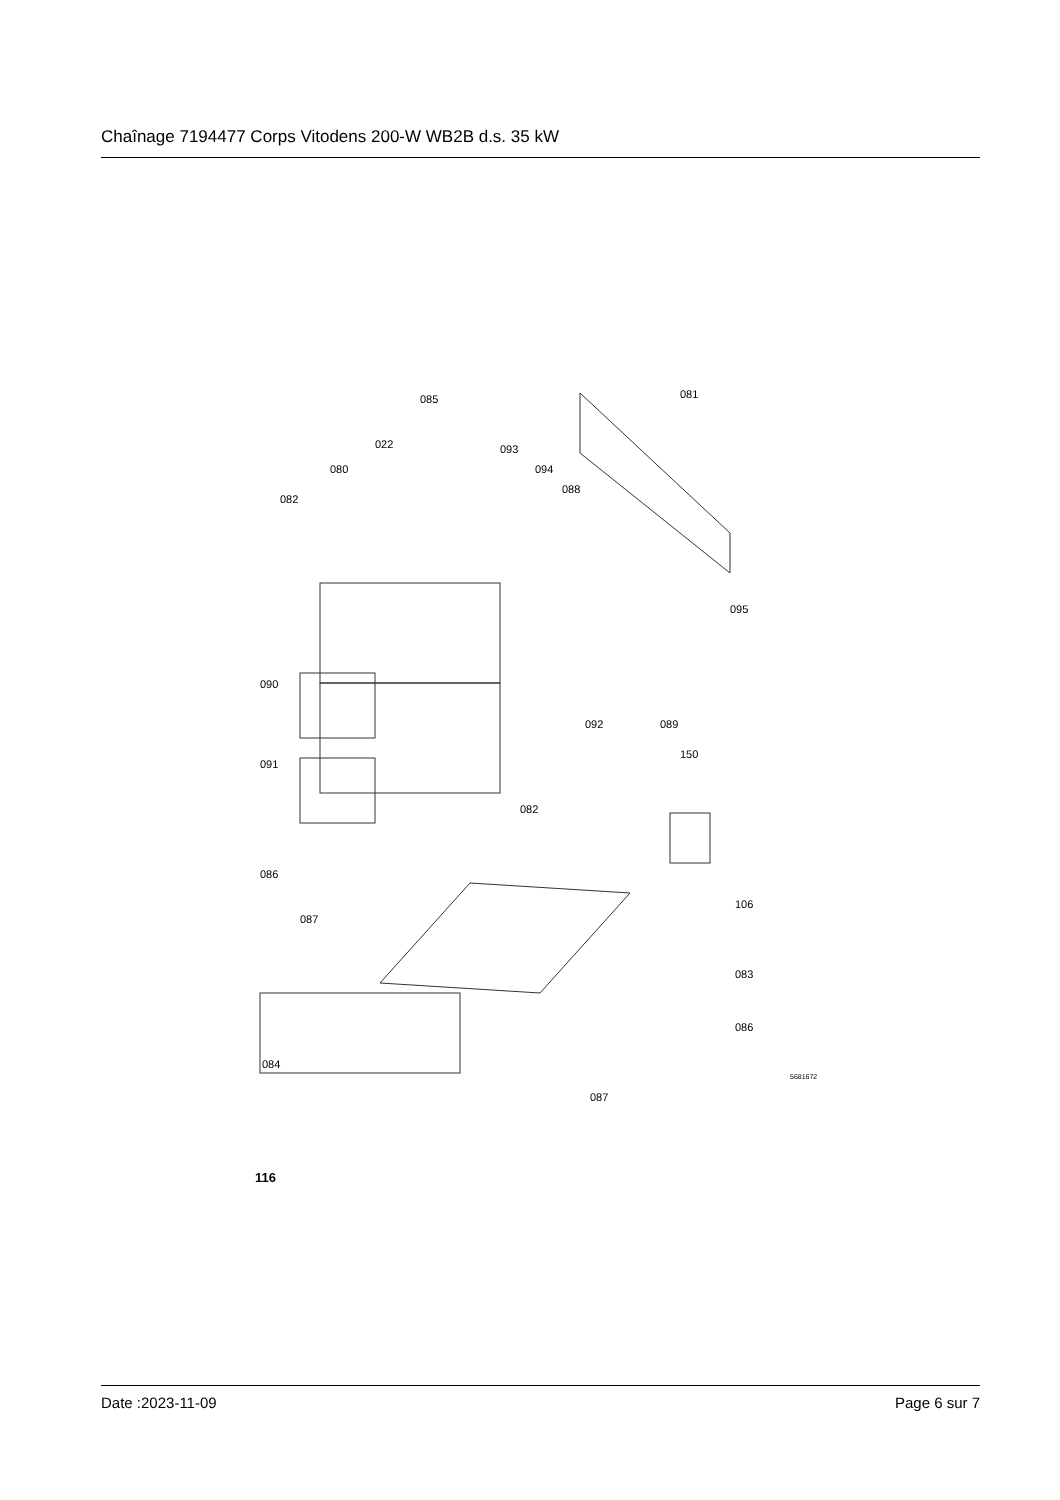Chaînage 7194477 Corps Vitodens 200-W WB2B d.s. 35 kW
085 081
022 093
094 080
088
082
095
090
092 089
091
150
082
086
087
106
083
086
084
087
5681672
116
Date :2023-11-09 Page 6 sur 7